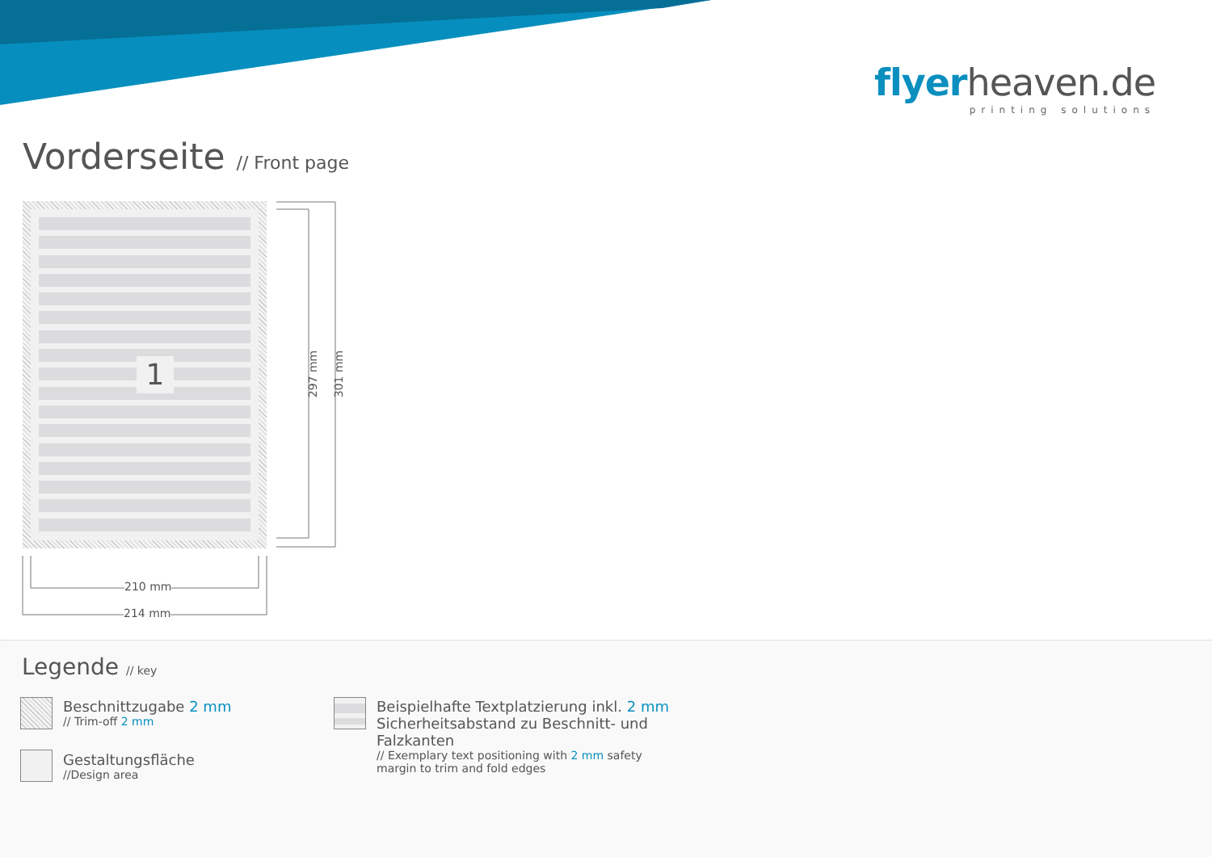flyerheaven.de
printing solutions
Vorderseite // Front page
1
297 mm 301 mm
210 mm
214 mm
Legende // key
Beschnittzugabe 2 mm
// Trim-off 2 mm
Gestaltungsfläche
//Design area
Beispielhafte Textplatzierung inkl. 2 mm Sicherheitsabstand zu Beschnitt- und Falzkanten
// Exemplary text positioning with 2 mm safety margin to trim and fold edges